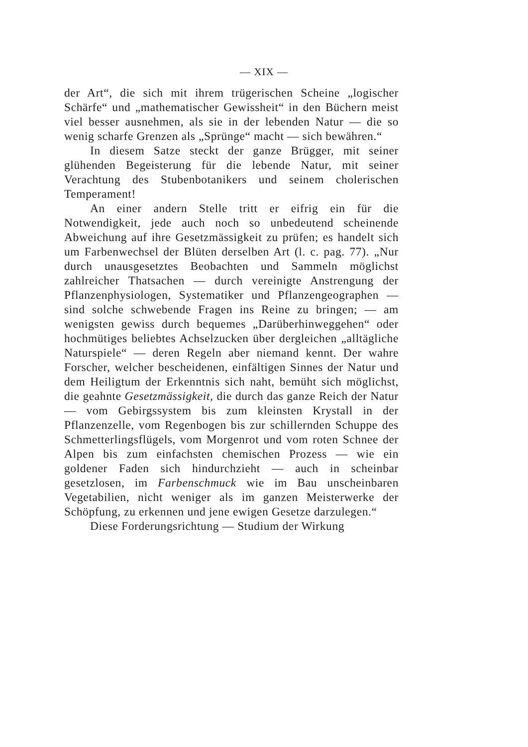— XIX —
der Art“, die sich mit ihrem trügerischen Scheine „logischer Schärfe“ und „mathematischer Gewissheit“ in den Büchern meist viel besser ausnehmen, als sie in der lebenden Natur — die so wenig scharfe Grenzen als „Sprünge“ macht — sich bewähren.“
In diesem Satze steckt der ganze Brügger, mit seiner glühenden Begeisterung für die lebende Natur, mit seiner Verachtung des Stubenbotanikers und seinem cholerischen Temperament!
An einer andern Stelle tritt er eifrig ein für die Notwendigkeit, jede auch noch so unbedeutend scheinende Abweichung auf ihre Gesetzmässigkeit zu prüfen; es handelt sich um Farbenwechsel der Blüten derselben Art (l. c. pag. 77). „Nur durch unausgesetztes Beobachten und Sammeln möglichst zahlreicher Thatsachen — durch vereinigte Anstrengung der Pflanzenphysiologen, Systematiker und Pflanzengeographen — sind solche schwebende Fragen ins Reine zu bringen; — am wenigsten gewiss durch bequemes „Darüberhinweggehen“ oder hochmütiges beliebtes Achselzucken über dergleichen „alltägliche Naturspiele“ — deren Regeln aber niemand kennt. Der wahre Forscher, welcher bescheidenen, einfältigen Sinnes der Natur und dem Heiligtum der Erkenntnis sich naht, bemüht sich möglichst, die geahnte Gesetzmässigkeit, die durch das ganze Reich der Natur — vom Gebirgssystem bis zum kleinsten Krystall in der Pflanzenzelle, vom Regenbogen bis zur schillernden Schuppe des Schmetterlingsflügels, vom Morgenrot und vom roten Schnee der Alpen bis zum einfachsten chemischen Prozess — wie ein goldener Faden sich hindurchzieht — auch in scheinbar gesetzlosen, im Farbenschmuck wie im Bau unscheinbaren Vegetabilien, nicht weniger als im ganzen Meisterwerke der Schöpfung, zu erkennen und jene ewigen Gesetze darzulegen.“
Diese Forderungsrichtung — Studium der Wirkung